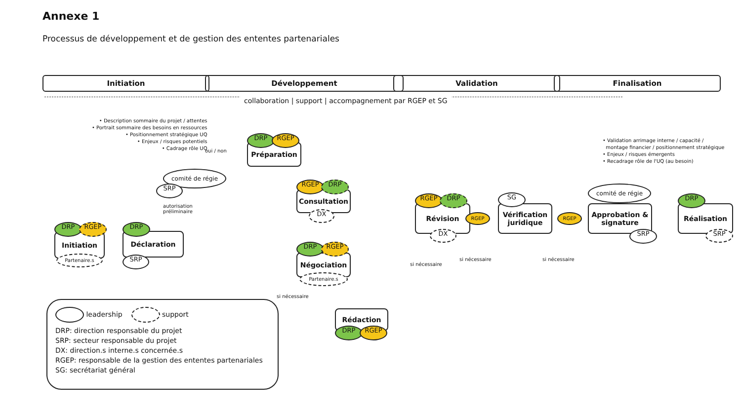Annexe 1
Processus de développement et de gestion des ententes partenariales
Initiation Développement Validation Finalisation
collaboration | support | accompagnement par RGEP et SG
• Description sommaire du projet / attentes
• Portrait sommaire des besoins en ressources
• Positionnement stratégique UQ
• Enjeux / risques potentiels
• Cadrage rôle UQ
• Validation arrimage interne / capacité /
montage financier / positionnement stratégique
• Enjeux / risques émergents
• Recadrage rôle de l'UQ (au besoin)
Initiation
DRP RGEP
Partenaire.s
Déclaration
DRP
SRP
autorisation
préliminaire
comité de régie
SRP
oui / non
Préparation
DRP RGEP
Consultation
RGEP DRP
DX
Négociation
DRP RGEP
Partenaire.s
si nécessaire
Rédaction
DRP RGEP
si nécessaire
Révision
RGEP DRP
DX
RGEP
Vérification juridique
SG
RGEP
si nécessaire si nécessaire
comité de régie
Approbation & signature
SRP
Réalisation
DRP
SRP
leadership support
DRP: direction responsable du projet
SRP: secteur responsable du projet
DX: direction.s interne.s concernée.s
RGEP: responsable de la gestion des ententes partenariales
SG: secrétariat général